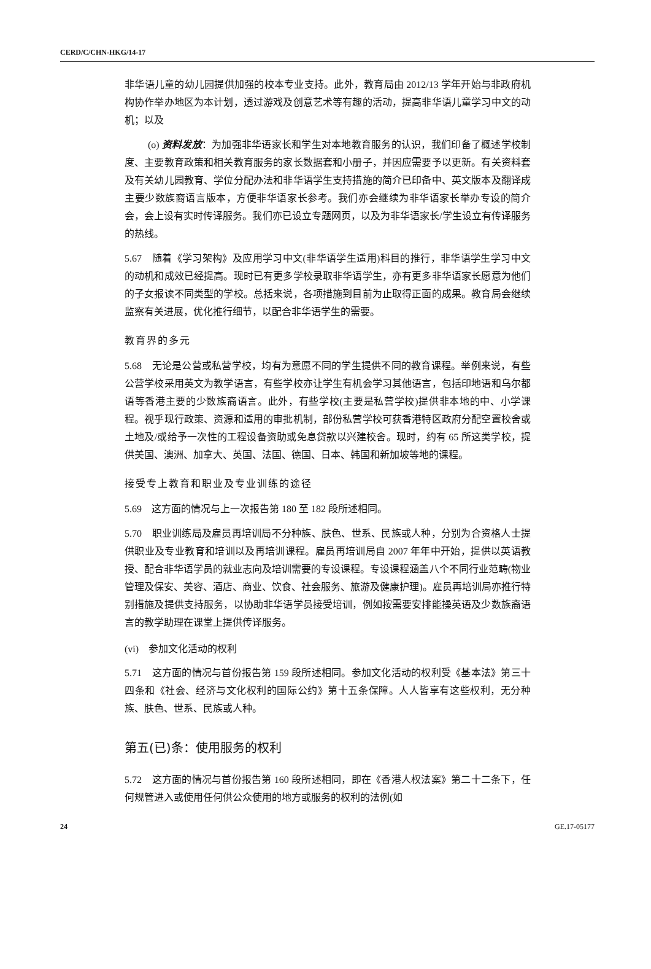CERD/C/CHN-HKG/14-17
非华语儿童的幼儿园提供加强的校本专业支持。此外，教育局由 2012/13 学年开始与非政府机构协作举办地区为本计划，透过游戏及创意艺术等有趣的活动，提高非华语儿童学习中文的动机；以及
(o) 资料发放：为加强非华语家长和学生对本地教育服务的认识，我们印备了概述学校制度、主要教育政策和相关教育服务的家长数据套和小册子，并因应需要予以更新。有关资料套及有关幼儿园教育、学位分配办法和非华语学生支持措施的简介已印备中、英文版本及翻译成主要少数族裔语言版本，方便非华语家长参考。我们亦会继续为非华语家长举办专设的简介会，会上设有实时传译服务。我们亦已设立专题网页，以及为非华语家长/学生设立有传译服务的热线。
5.67　随着《学习架构》及应用学习中文(非华语学生适用)科目的推行，非华语学生学习中文的动机和成效已经提高。现时已有更多学校录取非华语学生，亦有更多非华语家长愿意为他们的子女报读不同类型的学校。总括来说，各项措施到目前为止取得正面的成果。教育局会继续监察有关进展，优化推行细节，以配合非华语学生的需要。
教育界的多元
5.68　无论是公营或私营学校，均有为意愿不同的学生提供不同的教育课程。举例来说，有些公营学校采用英文为教学语言，有些学校亦让学生有机会学习其他语言，包括印地语和乌尔都语等香港主要的少数族裔语言。此外，有些学校(主要是私营学校)提供非本地的中、小学课程。视乎现行政策、资源和适用的审批机制，部份私营学校可获香港特区政府分配空置校舍或土地及/或给予一次性的工程设备资助或免息贷款以兴建校舍。现时，约有 65 所这类学校，提供美国、澳洲、加拿大、英国、法国、德国、日本、韩国和新加坡等地的课程。
接受专上教育和职业及专业训练的途径
5.69　这方面的情况与上一次报告第 180 至 182 段所述相同。
5.70　职业训练局及雇员再培训局不分种族、肤色、世系、民族或人种，分别为合资格人士提供职业及专业教育和培训以及再培训课程。雇员再培训局自 2007 年年中开始，提供以英语教授、配合非华语学员的就业志向及培训需要的专设课程。专设课程涵盖八个不同行业范畴(物业管理及保安、美容、酒店、商业、饮食、社会服务、旅游及健康护理)。雇员再培训局亦推行特别措施及提供支持服务，以协助非华语学员接受培训，例如按需要安排能操英语及少数族裔语言的教学助理在课堂上提供传译服务。
(vi)　参加文化活动的权利
5.71　这方面的情况与首份报告第 159 段所述相同。参加文化活动的权利受《基本法》第三十四条和《社会、经济与文化权利的国际公约》第十五条保障。人人皆享有这些权利，无分种族、肤色、世系、民族或人种。
第五(已)条：使用服务的权利
5.72　这方面的情况与首份报告第 160 段所述相同，即在《香港人权法案》第二十二条下，任何规管进入或使用任何供公众使用的地方或服务的权利的法例(如
24 GE.17-05177